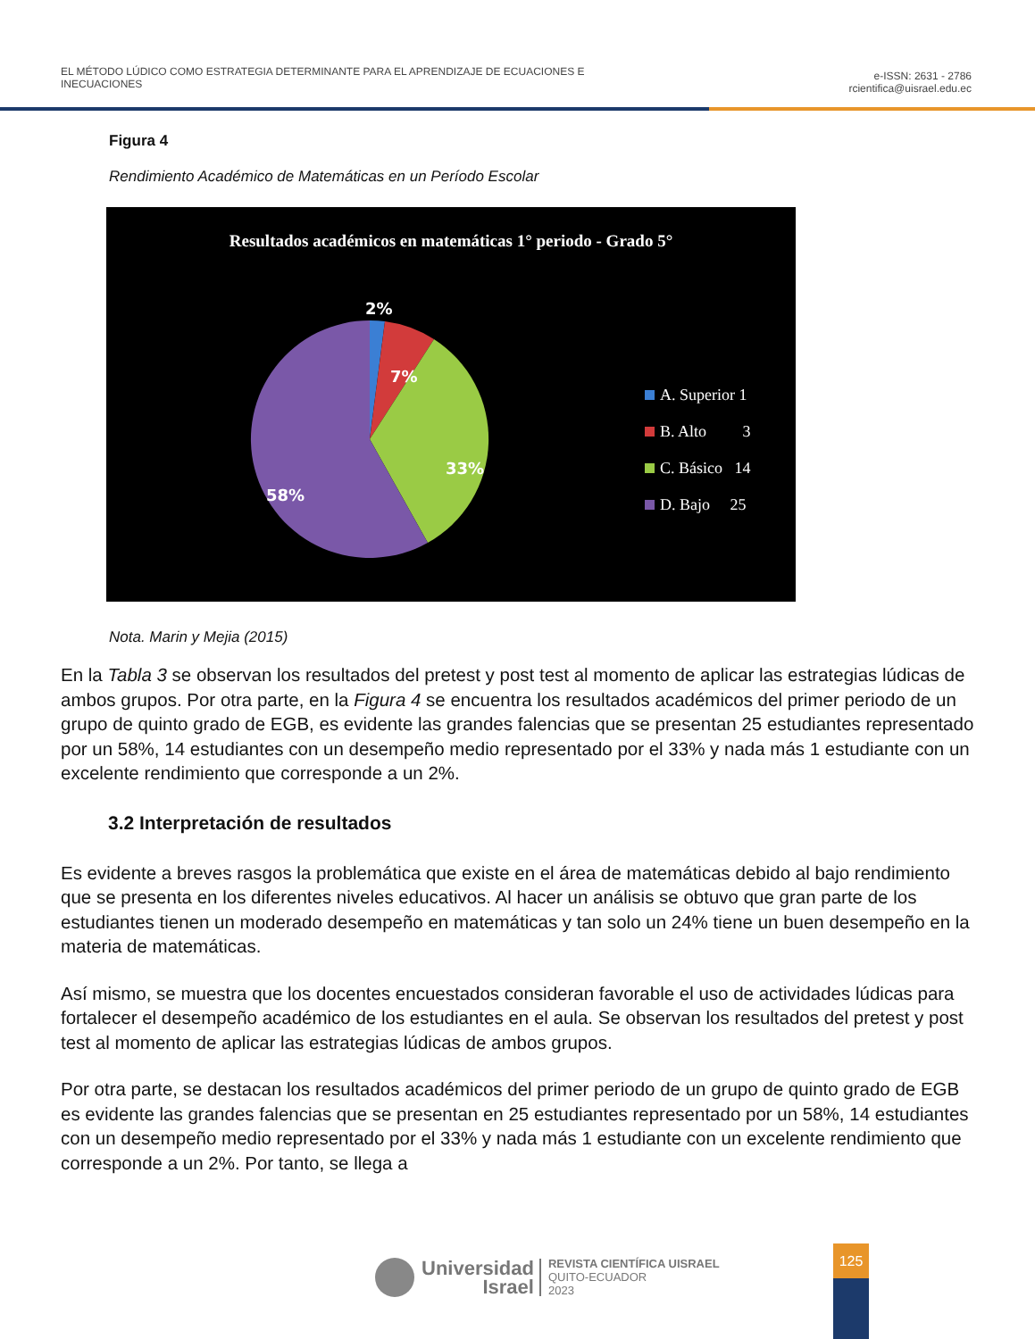EL MÉTODO LÚDICO COMO ESTRATEGIA DETERMINANTE PARA EL APRENDIZAJE DE ECUACIONES E
INECUACIONES
e-ISSN: 2631 - 2786
rcientifica@uisrael.edu.ec
Figura 4
Rendimiento Académico de Matemáticas en un Período Escolar
Resultados académicos en matemáticas 1° periodo - Grado 5°
2%
7%
33%
58%
A. Superior 1
B. Alto 3
C. Básico 14
D. Bajo 25
Nota. Marin y Mejia (2015)
En la Tabla 3 se observan los resultados del pretest y post test al momento de aplicar las estrategias lúdicas de ambos grupos. Por otra parte, en la Figura 4 se encuentra los resultados académicos del primer periodo de un grupo de quinto grado de EGB, es evidente las grandes falencias que se presentan 25 estudiantes representado por un 58%, 14 estudiantes con un desempeño medio representado por el 33% y nada más 1 estudiante con un excelente rendimiento que corresponde a un 2%.
3.2 Interpretación de resultados
Es evidente a breves rasgos la problemática que existe en el área de matemáticas debido al bajo rendimiento que se presenta en los diferentes niveles educativos. Al hacer un análisis se obtuvo que gran parte de los estudiantes tienen un moderado desempeño en matemáticas y tan solo un 24% tiene un buen desempeño en la materia de matemáticas.
Así mismo, se muestra que los docentes encuestados consideran favorable el uso de actividades lúdicas para fortalecer el desempeño académico de los estudiantes en el aula. Se observan los resultados del pretest y post test al momento de aplicar las estrategias lúdicas de ambos grupos.
Por otra parte, se destacan los resultados académicos del primer periodo de un grupo de quinto grado de EGB es evidente las grandes falencias que se presentan en 25 estudiantes representado por un 58%, 14 estudiantes con un desempeño medio representado por el 33% y nada más 1 estudiante con un excelente rendimiento que corresponde a un 2%. Por tanto, se llega a
Universidad
Israel
REVISTA CIENTÍFICA UISRAEL
QUITO-ECUADOR
2023
125